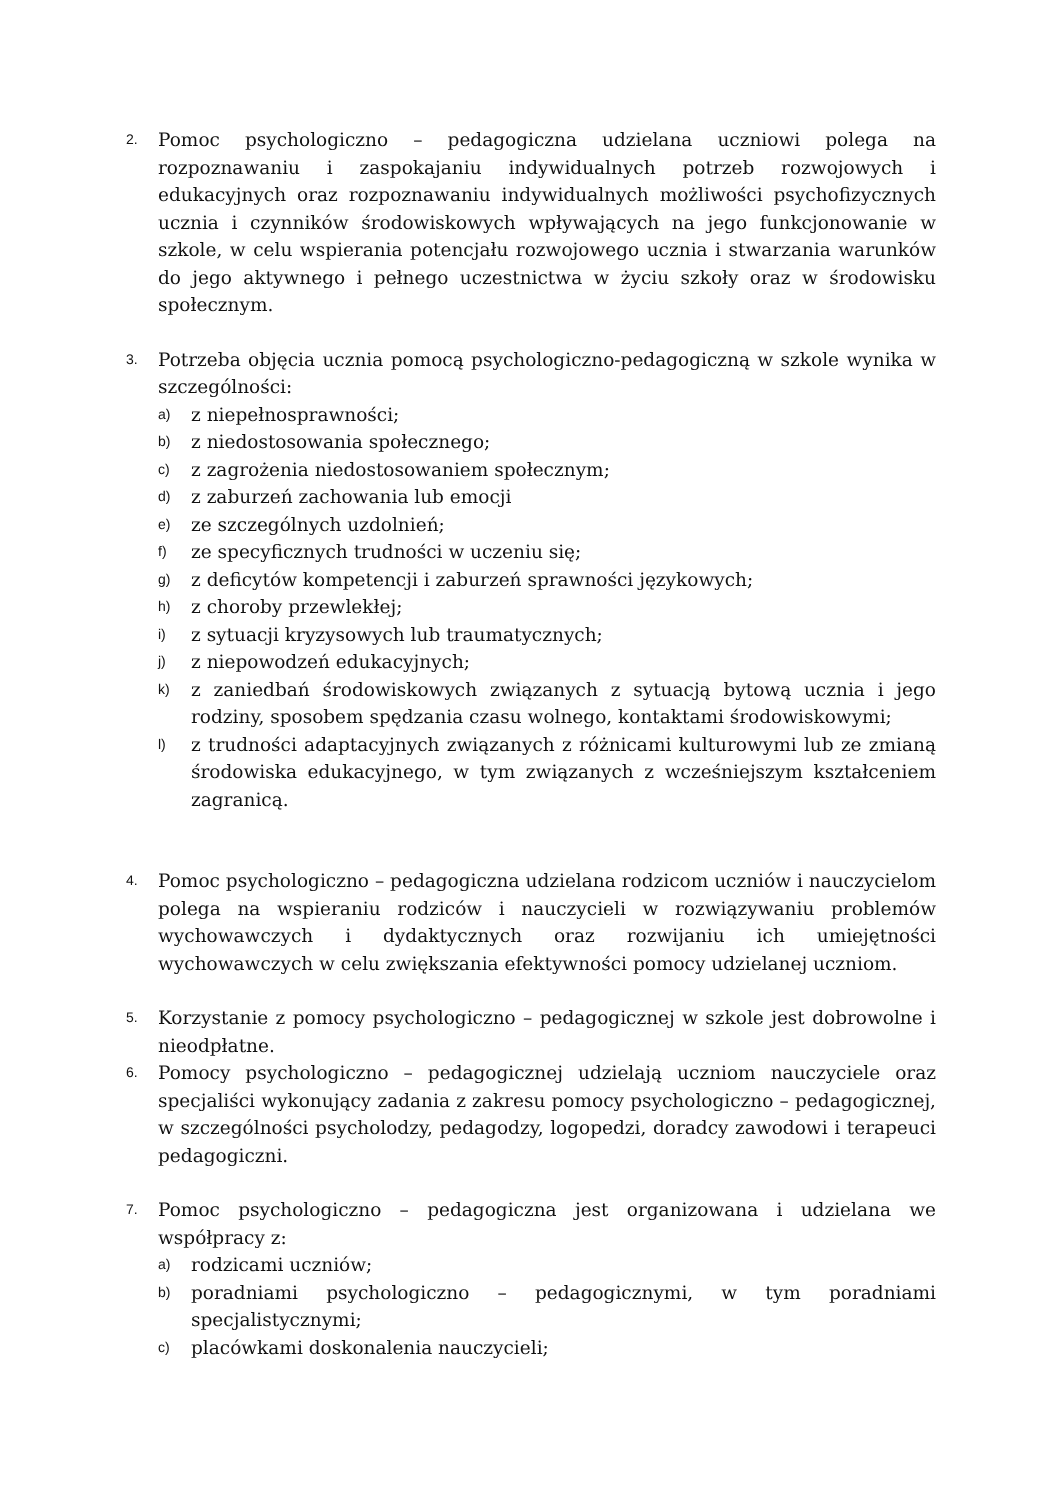2.
Pomoc psychologiczno – pedagogiczna udzielana uczniowi polega na rozpoznawaniu i zaspokajaniu indywidualnych potrzeb rozwojowych i edukacyjnych oraz rozpoznawaniu indywidualnych możliwości psychofizycznych ucznia i czynników środowiskowych wpływających na jego funkcjonowanie w szkole, w celu wspierania potencjału rozwojowego ucznia i stwarzania warunków do jego aktywnego i pełnego uczestnictwa w życiu szkoły oraz w środowisku społecznym.
3.
Potrzeba objęcia ucznia pomocą psychologiczno-pedagogiczną w szkole wynika w szczególności:
a) z niepełnosprawności;
b) z niedostosowania społecznego;
c) z zagrożenia niedostosowaniem społecznym;
d) z zaburzeń zachowania lub emocji
e) ze szczególnych uzdolnień;
f) ze specyficznych trudności w uczeniu się;
g) z deficytów kompetencji i zaburzeń sprawności językowych;
h) z choroby przewlekłej;
i) z sytuacji kryzysowych lub traumatycznych;
j) z niepowodzeń edukacyjnych;
k) z zaniedbań środowiskowych związanych z sytuacją bytową ucznia i jego rodziny, sposobem spędzania czasu wolnego, kontaktami środowiskowymi;
l) z trudności adaptacyjnych związanych z różnicami kulturowymi lub ze zmianą środowiska edukacyjnego, w tym związanych z wcześniejszym kształceniem zagranicą.
4.
Pomoc psychologiczno – pedagogiczna udzielana rodzicom uczniów i nauczycielom polega na wspieraniu rodziców i nauczycieli w rozwiązywaniu problemów wychowawczych i dydaktycznych oraz rozwijaniu ich umiejętności wychowawczych w celu zwiększania efektywności pomocy udzielanej uczniom.
5.
Korzystanie z pomocy psychologiczno – pedagogicznej w szkole jest dobrowolne i nieodpłatne.
6.
Pomocy psychologiczno – pedagogicznej udzielają uczniom nauczyciele oraz specjaliści wykonujący zadania z zakresu pomocy psychologiczno – pedagogicznej, w szczególności psycholodzy, pedagodzy, logopedzi, doradcy zawodowi i terapeuci pedagogiczni.
7.
Pomoc psychologiczno – pedagogiczna jest organizowana i udzielana we współpracy z:
a) rodzicami uczniów;
b) poradniami psychologiczno – pedagogicznymi, w tym poradniami specjalistycznymi;
c) placówkami doskonalenia nauczycieli;